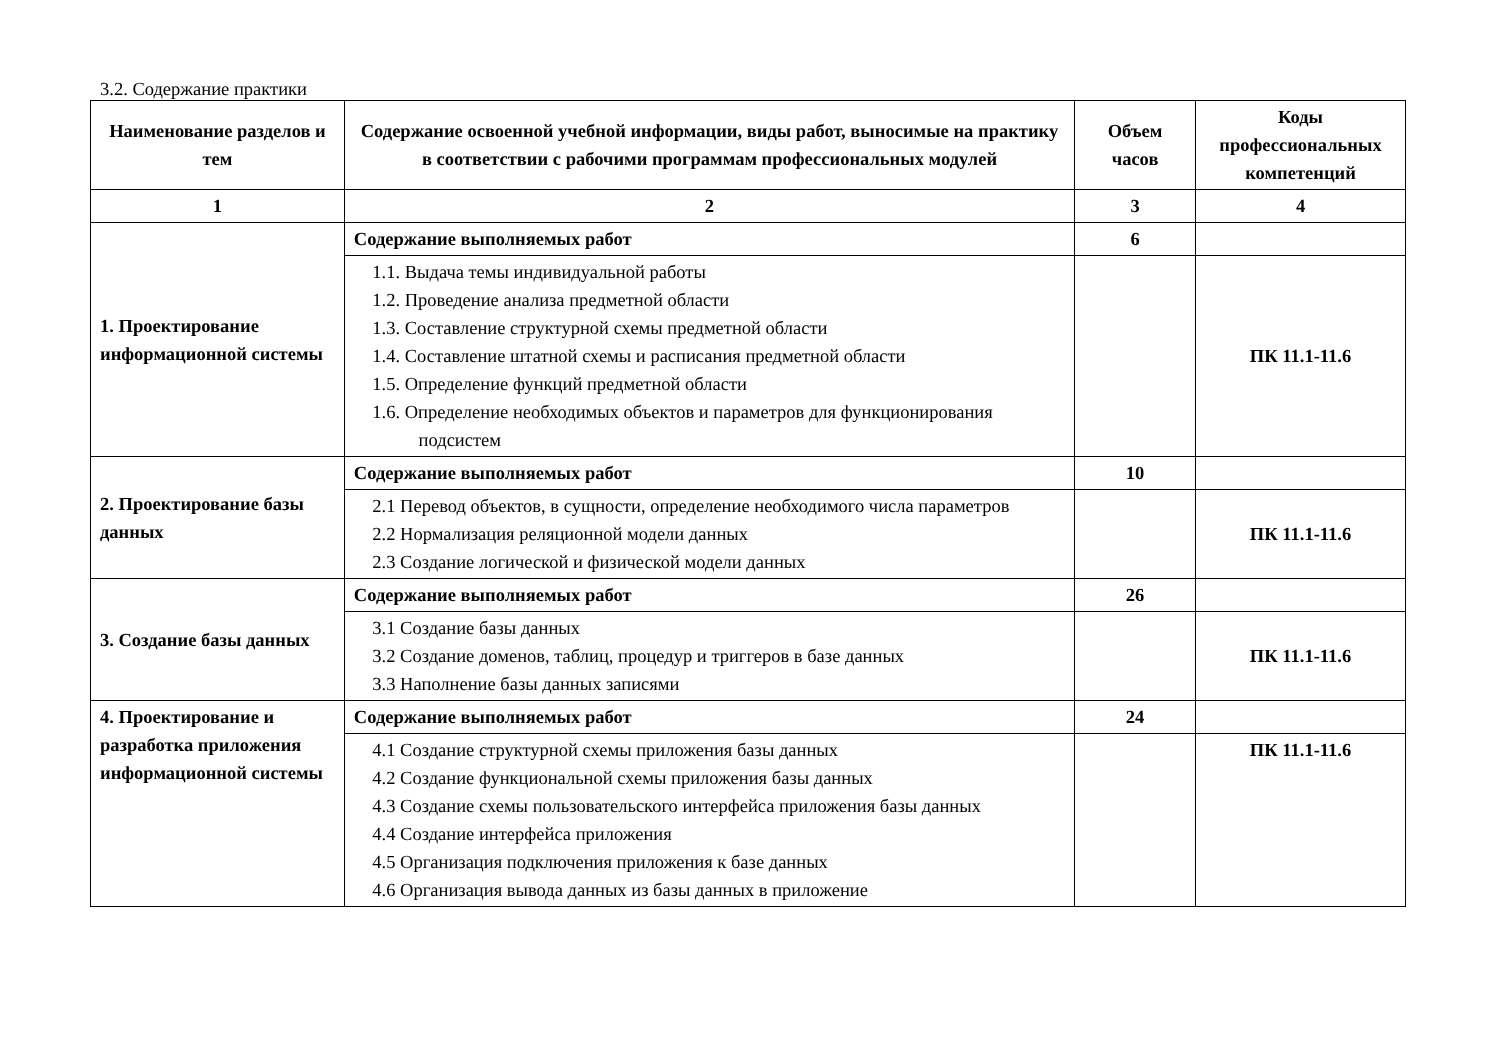3.2. Содержание практики
| Наименование разделов и тем | Содержание освоенной учебной информации, виды работ, выносимые на практику в соответствии с рабочими программам профессиональных модулей | Объем часов | Коды профессиональных компетенций |
| --- | --- | --- | --- |
| 1 | 2 | 3 | 4 |
| 1. Проектирование информационной системы | Содержание выполняемых работ | 6 | |
| | 1.1. Выдача темы индивидуальной работы 1.2. Проведение анализа предметной области 1.3. Составление структурной схемы предметной области 1.4. Составление штатной схемы и расписания предметной области 1.5. Определение функций предметной области 1.6. Определение необходимых объектов и параметров для функционирования подсистем | | ПК 11.1-11.6 |
| 2. Проектирование базы данных | Содержание выполняемых работ | 10 | |
| | 2.1 Перевод объектов, в сущности, определение необходимого числа параметров 2.2 Нормализация реляционной модели данных 2.3 Создание логической и физической модели данных | | ПК 11.1-11.6 |
| 3. Создание базы данных | Содержание выполняемых работ | 26 | |
| | 3.1 Создание базы данных 3.2 Создание доменов, таблиц, процедур и триггеров в базе данных 3.3 Наполнение базы данных записями | | ПК 11.1-11.6 |
| 4. Проектирование и разработка приложения информационной системы | Содержание выполняемых работ | 24 | |
| | 4.1 Создание структурной схемы приложения базы данных 4.2 Создание функциональной схемы приложения базы данных 4.3 Создание схемы пользовательского интерфейса приложения базы данных 4.4 Создание интерфейса приложения 4.5 Организация подключения приложения к базе данных 4.6 Организация вывода данных из базы данных в приложение | | ПК 11.1-11.6 |